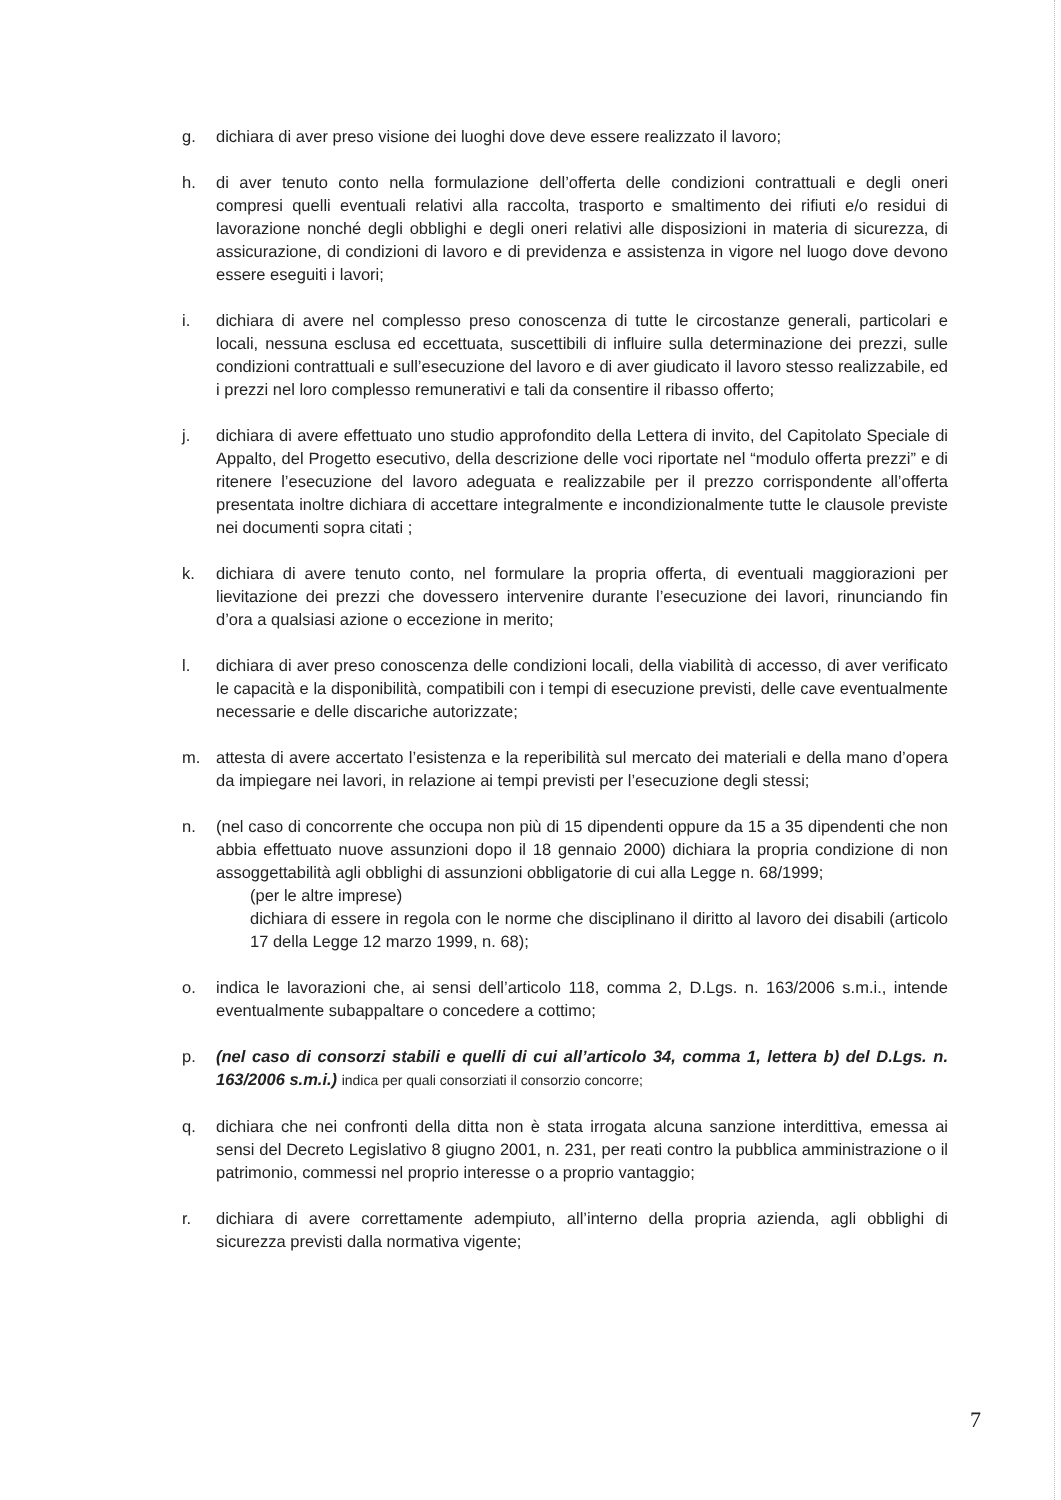g. dichiara di aver preso visione dei luoghi dove deve essere realizzato il lavoro;
h. di aver tenuto conto nella formulazione dell’offerta delle condizioni contrattuali e degli oneri compresi quelli eventuali relativi alla raccolta, trasporto e smaltimento dei rifiuti e/o residui di lavorazione nonché degli obblighi e degli oneri relativi alle disposizioni in materia di sicurezza, di assicurazione, di condizioni di lavoro e di previdenza e assistenza in vigore nel luogo dove devono essere eseguiti i lavori;
i. dichiara di avere nel complesso preso conoscenza di tutte le circostanze generali, particolari e locali, nessuna esclusa ed eccettuata, suscettibili di influire sulla determinazione dei prezzi, sulle condizioni contrattuali e sull’esecuzione del lavoro e di aver giudicato il lavoro stesso realizzabile, ed i prezzi nel loro complesso remunerativi e tali da consentire il ribasso offerto;
j. dichiara di avere effettuato uno studio approfondito della Lettera di invito, del Capitolato Speciale di Appalto, del Progetto esecutivo, della descrizione delle voci riportate nel “modulo offerta prezzi” e di ritenere l’esecuzione del lavoro adeguata e realizzabile per il prezzo corrispondente all’offerta presentata inoltre dichiara di accettare integralmente e incondizionalmente tutte le clausole previste nei documenti sopra citati ;
k. dichiara di avere tenuto conto, nel formulare la propria offerta, di eventuali maggiorazioni per lievitazione dei prezzi che dovessero intervenire durante l’esecuzione dei lavori, rinunciando fin d’ora a qualsiasi azione o eccezione in merito;
l. dichiara di aver preso conoscenza delle condizioni locali, della viabilità di accesso, di aver verificato le capacità e la disponibilità, compatibili con i tempi di esecuzione previsti, delle cave eventualmente necessarie e delle discariche autorizzate;
m. attesta di avere accertato l’esistenza e la reperibilità sul mercato dei materiali e della mano d’opera da impiegare nei lavori, in relazione ai tempi previsti per l’esecuzione degli stessi;
n. (nel caso di concorrente che occupa non più di 15 dipendenti oppure da 15 a 35 dipendenti che non abbia effettuato nuove assunzioni dopo il 18 gennaio 2000) dichiara la propria condizione di non assoggettabilità agli obblighi di assunzioni obbligatorie di cui alla Legge n. 68/1999;
(per le altre imprese)
dichiara di essere in regola con le norme che disciplinano il diritto al lavoro dei disabili (articolo 17 della Legge 12 marzo 1999, n. 68);
o. indica le lavorazioni che, ai sensi dell’articolo 118, comma 2, D.Lgs. n. 163/2006 s.m.i., intende eventualmente subappaltare o concedere a cottimo;
p. (nel caso di consorzi stabili e quelli di cui all’articolo 34, comma 1, lettera b) del D.Lgs. n. 163/2006 s.m.i.) indica per quali consorziati il consorzio concorre;
q. dichiara che nei confronti della ditta non è stata irrogata alcuna sanzione interdittiva, emessa ai sensi del Decreto Legislativo 8 giugno 2001, n. 231, per reati contro la pubblica amministrazione o il patrimonio, commessi nel proprio interesse o a proprio vantaggio;
r. dichiara di avere correttamente adempiuto, all’interno della propria azienda, agli obblighi di sicurezza previsti dalla normativa vigente;
7